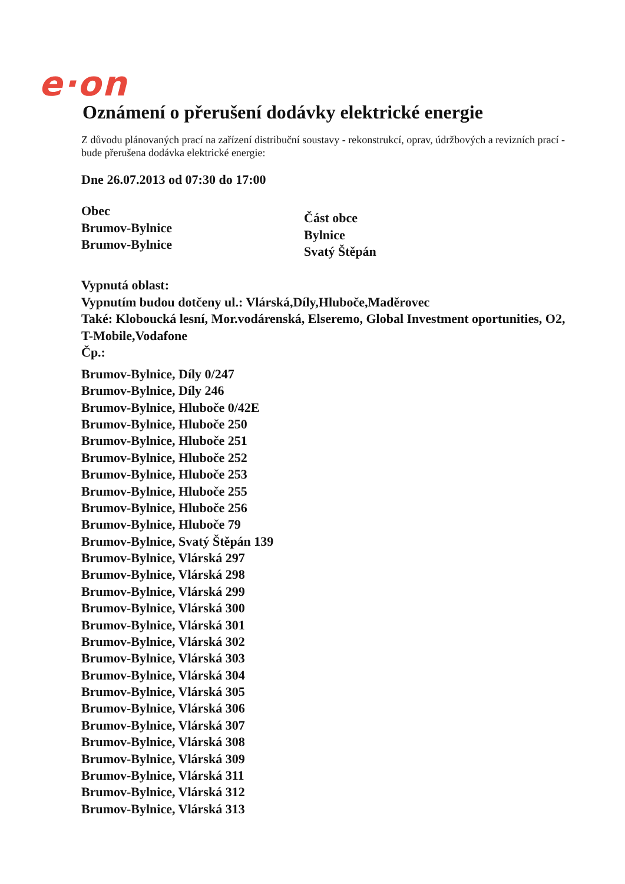e·on
Oznámení o přerušení dodávky elektrické energie
Z důvodu plánovaných prací na zařízení distribuční soustavy - rekonstrukcí, oprav, údržbových a revizních prací - bude přerušena dodávka elektrické energie:
Dne 26.07.2013 od 07:30 do 17:00
Obec
Brumov-Bylnice
Brumov-Bylnice
Část obce
Bylnice
Svatý Štěpán
Vypnutá oblast:
Vypnutím budou dotčeny ul.: Vlárská,Díly,Hluboče,Maděrovec
Také: Kloboucká lesní, Mor.vodárenská, Elseremo, Global Investment oportunities, O2, T-Mobile,Vodafone
Čp.:
Brumov-Bylnice, Díly 0/247
Brumov-Bylnice, Díly 246
Brumov-Bylnice, Hluboče 0/42E
Brumov-Bylnice, Hluboče 250
Brumov-Bylnice, Hluboče 251
Brumov-Bylnice, Hluboče 252
Brumov-Bylnice, Hluboče 253
Brumov-Bylnice, Hluboče 255
Brumov-Bylnice, Hluboče 256
Brumov-Bylnice, Hluboče 79
Brumov-Bylnice, Svatý Štěpán 139
Brumov-Bylnice, Vlárská 297
Brumov-Bylnice, Vlárská 298
Brumov-Bylnice, Vlárská 299
Brumov-Bylnice, Vlárská 300
Brumov-Bylnice, Vlárská 301
Brumov-Bylnice, Vlárská 302
Brumov-Bylnice, Vlárská 303
Brumov-Bylnice, Vlárská 304
Brumov-Bylnice, Vlárská 305
Brumov-Bylnice, Vlárská 306
Brumov-Bylnice, Vlárská 307
Brumov-Bylnice, Vlárská 308
Brumov-Bylnice, Vlárská 309
Brumov-Bylnice, Vlárská 311
Brumov-Bylnice, Vlárská 312
Brumov-Bylnice, Vlárská 313